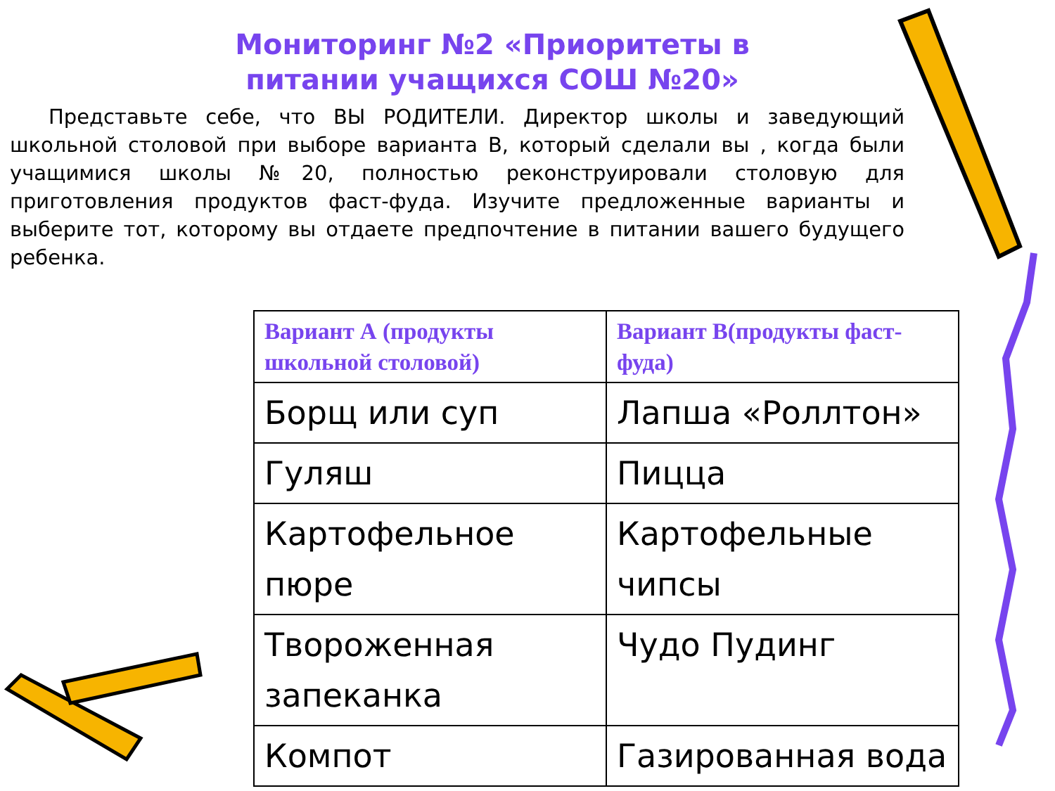Мониторинг №2 «Приоритеты в питании учащихся СОШ №20»
Представьте себе, что ВЫ РОДИТЕЛИ. Директор школы и заведующий школьной столовой при выборе варианта В, который сделали вы , когда были учащимися школы №20, полностью реконструировали столовую для приготовления продуктов фаст-фуда. Изучите предложенные варианты и выберите тот, которому вы отдаете предпочтение в питании вашего будущего ребенка.
| Вариант А (продукты школьной столовой) | Вариант В(продукты фаст-фуда) |
| --- | --- |
| Борщ или суп | Лапша «Роллтон» |
| Гуляш | Пицца |
| Картофельное пюре | Картофельные чипсы |
| Твороженная запеканка | Чудо Пудинг |
| Компот | Газированная вода |